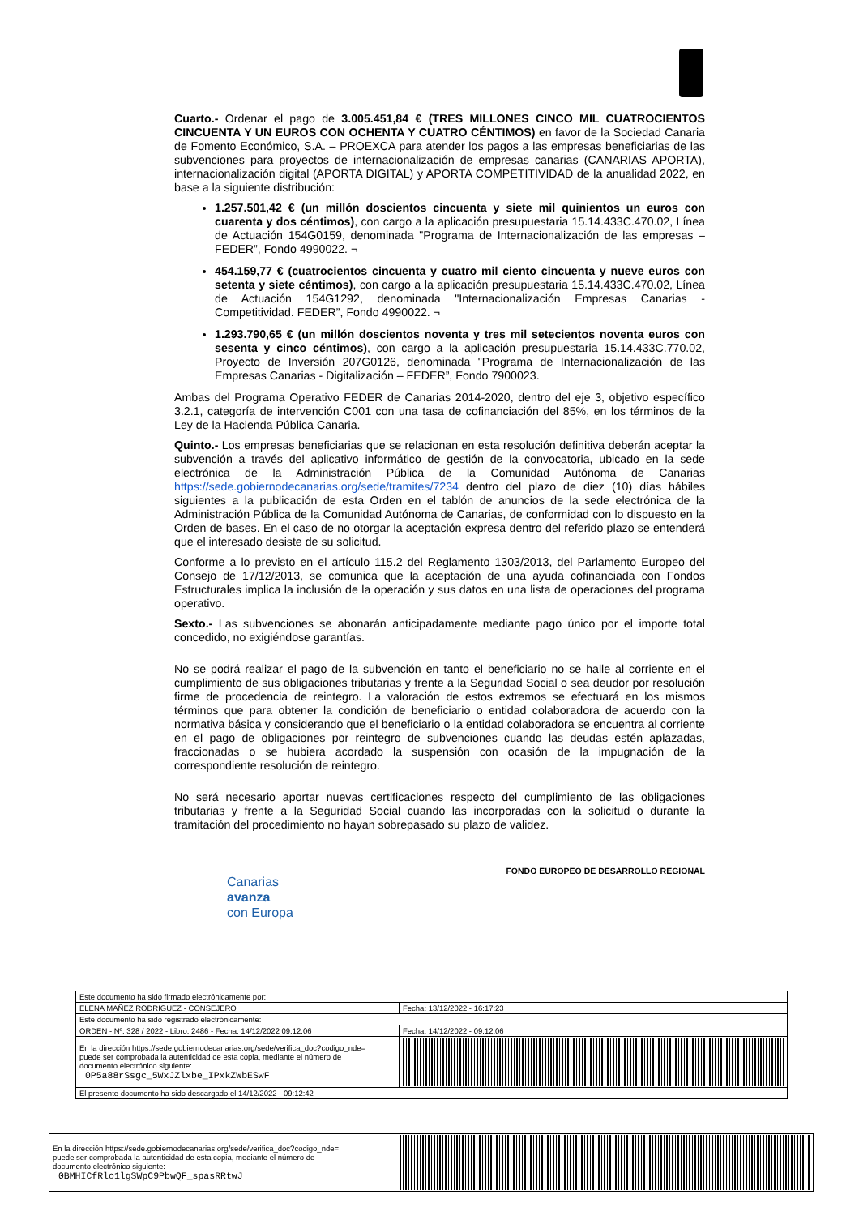Cuarto.- Ordenar el pago de 3.005.451,84 € (TRES MILLONES CINCO MIL CUATROCIENTOS CINCUENTA Y UN EUROS CON OCHENTA Y CUATRO CÉNTIMOS) en favor de la Sociedad Canaria de Fomento Económico, S.A. – PROEXCA para atender los pagos a las empresas beneficiarias de las subvenciones para proyectos de internacionalización de empresas canarias (CANARIAS APORTA), internacionalización digital (APORTA DIGITAL) y APORTA COMPETITIVIDAD de la anualidad 2022, en base a la siguiente distribución:
1.257.501,42 € (un millón doscientos cincuenta y siete mil quinientos un euros con cuarenta y dos céntimos), con cargo a la aplicación presupuestaria 15.14.433C.470.02, Línea de Actuación 154G0159, denominada "Programa de Internacionalización de las empresas – FEDER”, Fondo 4990022. ¬
454.159,77 € (cuatrocientos cincuenta y cuatro mil ciento cincuenta y nueve euros con setenta y siete céntimos), con cargo a la aplicación presupuestaria 15.14.433C.470.02, Línea de Actuación 154G1292, denominada "Internacionalización Empresas Canarias - Competitividad. FEDER”, Fondo 4990022. ¬
1.293.790,65 € (un millón doscientos noventa y tres mil setecientos noventa euros con sesenta y cinco céntimos), con cargo a la aplicación presupuestaria 15.14.433C.770.02, Proyecto de Inversión 207G0126, denominada "Programa de Internacionalización de las Empresas Canarias - Digitalización – FEDER”, Fondo 7900023.
Ambas del Programa Operativo FEDER de Canarias 2014-2020, dentro del eje 3, objetivo específico 3.2.1, categoría de intervención C001 con una tasa de cofinanciación del 85%, en los términos de la Ley de la Hacienda Pública Canaria.
Quinto.- Los empresas beneficiarias que se relacionan en esta resolución definitiva deberán aceptar la subvención a través del aplicativo informático de gestión de la convocatoria, ubicado en la sede electrónica de la Administración Pública de la Comunidad Autónoma de Canarias https://sede.gobiernodecanarias.org/sede/tramites/7234 dentro del plazo de diez (10) días hábiles siguientes a la publicación de esta Orden en el tablón de anuncios de la sede electrónica de la Administración Pública de la Comunidad Autónoma de Canarias, de conformidad con lo dispuesto en la Orden de bases. En el caso de no otorgar la aceptación expresa dentro del referido plazo se entenderá que el interesado desiste de su solicitud.
Conforme a lo previsto en el artículo 115.2 del Reglamento 1303/2013, del Parlamento Europeo del Consejo de 17/12/2013, se comunica que la aceptación de una ayuda cofinanciada con Fondos Estructurales implica la inclusión de la operación y sus datos en una lista de operaciones del programa operativo.
Sexto.- Las subvenciones se abonarán anticipadamente mediante pago único por el importe total concedido, no exigiéndose garantías.
No se podrá realizar el pago de la subvención en tanto el beneficiario no se halle al corriente en el cumplimiento de sus obligaciones tributarias y frente a la Seguridad Social o sea deudor por resolución firme de procedencia de reintegro. La valoración de estos extremos se efectuará en los mismos términos que para obtener la condición de beneficiario o entidad colaboradora de acuerdo con la normativa básica y considerando que el beneficiario o la entidad colaboradora se encuentra al corriente en el pago de obligaciones por reintegro de subvenciones cuando las deudas estén aplazadas, fraccionadas o se hubiera acordado la suspensión con ocasión de la impugnación de la correspondiente resolución de reintegro.
No será necesario aportar nuevas certificaciones respecto del cumplimiento de las obligaciones tributarias y frente a la Seguridad Social cuando las incorporadas con la solicitud o durante la tramitación del procedimiento no hayan sobrepasado su plazo de validez.
Canarias
avanza
con Europa
FONDO EUROPEO DE DESARROLLO REGIONAL
| Este documento ha sido firmado electrónicamente por: | | |
| ELENA MAÑEZ RODRIGUEZ - CONSEJERO | | Fecha: 13/12/2022 - 16:17:23 |
| Este documento ha sido registrado electrónicamente: | | |
| ORDEN - Nº: 328 / 2022 - Libro: 2486 - Fecha: 14/12/2022 09:12:06 | | Fecha: 14/12/2022 - 09:12:06 |
| En la dirección https://sede.gobiernodecanarias.org/sede/verifica_doc?codigo_nde= puede ser comprobada la autenticidad de esta copia, mediante el número de documento electrónico siguiente: 0P5a88rSsgc_5WxJZlxbe_IPxkZWbESwF | | |
| El presente documento ha sido descargado el 14/12/2022 - 09:12:42 | | |
| En la dirección https://sede.gobiernodecanarias.org/sede/verifica_doc?codigo_nde= puede ser comprobada la autenticidad de esta copia, mediante el número de documento electrónico siguiente: 0BMHICfRlo1lgSWpC9PbwQF_spasRRtwJ | |